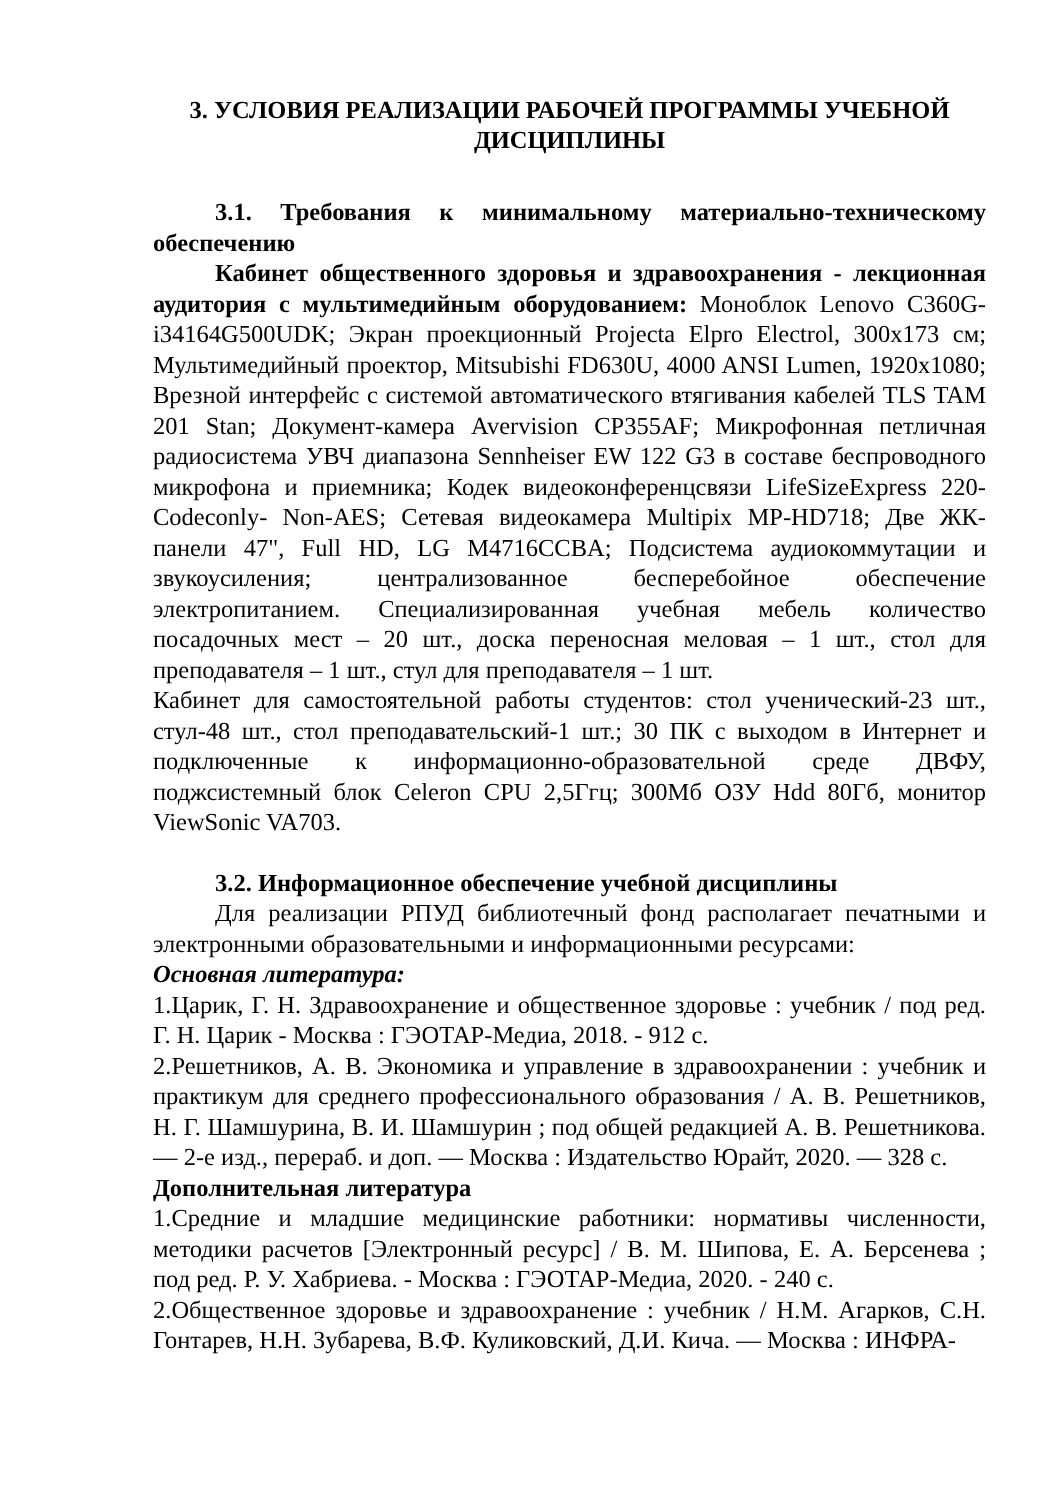3. УСЛОВИЯ РЕАЛИЗАЦИИ РАБОЧЕЙ ПРОГРАММЫ УЧЕБНОЙ ДИСЦИПЛИНЫ
3.1. Требования к минимальному материально-техническому обеспечению
Кабинет общественного здоровья и здравоохранения - лекционная аудитория с мультимедийным оборудованием: Моноблок Lenovo C360G-i34164G500UDK; Экран проекционный Projecta Elpro Electrol, 300x173 см; Мультимедийный проектор, Mitsubishi FD630U, 4000 ANSI Lumen, 1920x1080; Врезной интерфейс с системой автоматического втягивания кабелей TLS TAM 201 Stan; Документ-камера Avervision CP355AF; Микрофонная петличная радиосистема УВЧ диапазона Sennheiser EW 122 G3 в составе беспроводного микрофона и приемника; Кодек видеоконференцсвязи LifeSizeExpress 220-Codeconly- Non-AES; Сетевая видеокамера Multipix MP-HD718; Две ЖК-панели 47", Full HD, LG M4716CCBA; Подсистема аудиокоммутации и звукоусиления; централизованное бесперебойное обеспечение электропитанием. Специализированная учебная мебель количество посадочных мест – 20 шт., доска переносная меловая – 1 шт., стол для преподавателя – 1 шт., стул для преподавателя – 1 шт.
Кабинет для самостоятельной работы студентов: стол ученический-23 шт., стул-48 шт., стол преподавательский-1 шт.; 30 ПК с выходом в Интернет и подключенные к информационно-образовательной среде ДВФУ, поджсистемный блок Celeron CPU 2,5Ггц; 300Мб ОЗУ Hdd 80Гб, монитор ViewSonic VA703.
3.2. Информационное обеспечение учебной дисциплины
Для реализации РПУД библиотечный фонд располагает печатными и электронными образовательными и информационными ресурсами:
Основная литература:
1.Царик, Г. Н. Здравоохранение и общественное здоровье : учебник / под ред. Г. Н. Царик - Москва : ГЭОТАР-Медиа, 2018. - 912 с.
2.Решетников, А. В. Экономика и управление в здравоохранении : учебник и практикум для среднего профессионального образования / А. В. Решетников, Н. Г. Шамшурина, В. И. Шамшурин ; под общей редакцией А. В. Решетникова. — 2-е изд., перераб. и доп. — Москва : Издательство Юрайт, 2020. — 328 с.
Дополнительная литература
1.Средние и младшие медицинские работники: нормативы численности, методики расчетов [Электронный ресурс] / В. М. Шипова, Е. А. Берсенева ; под ред. Р. У. Хабриева. - Москва : ГЭОТАР-Медиа, 2020. - 240 с.
2.Общественное здоровье и здравоохранение : учебник / Н.М. Агарков, С.Н. Гонтарев, Н.Н. Зубарева, В.Ф. Куликовский, Д.И. Кича. — Москва : ИНФРА-